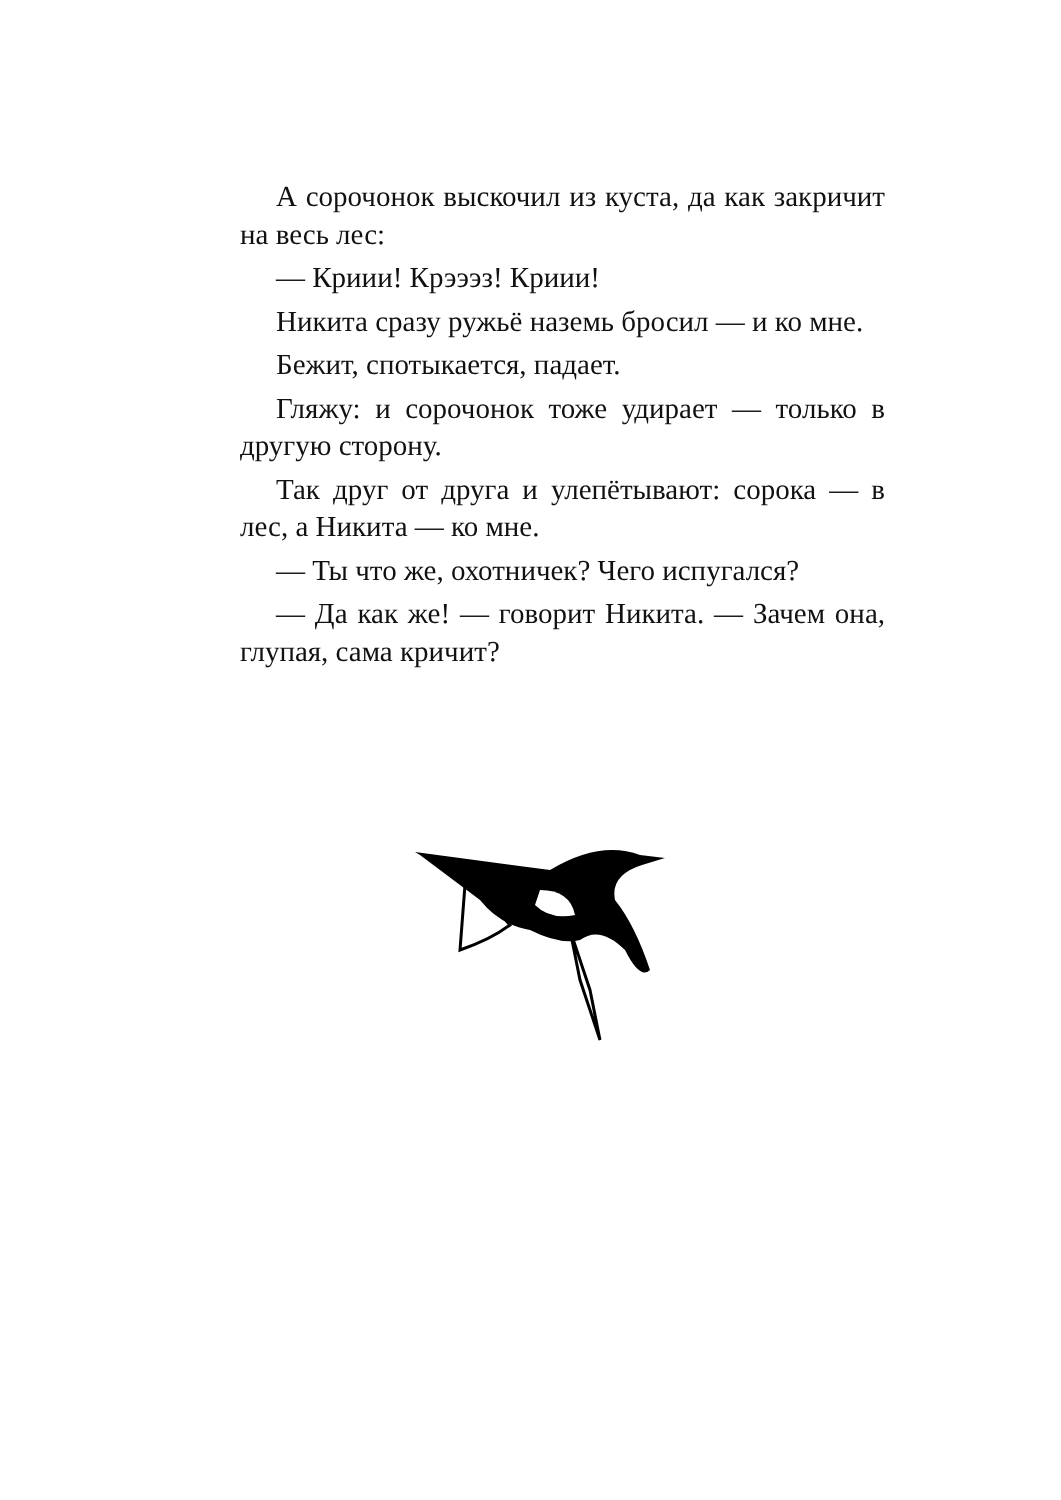А сорочонок выскочил из куста, да как закричит на весь лес:
— Криии! Крэээз! Криии!
Никита сразу ружьё наземь бросил — и ко мне.
Бежит, спотыкается, падает.
Гляжу: и сорочонок тоже удирает — только в другую сторону.
Так друг от друга и улепётывают: сорока — в лес, а Никита — ко мне.
— Ты что же, охотничек? Чего испугался?
— Да как же! — говорит Никита. — Зачем она, глупая, сама кричит?